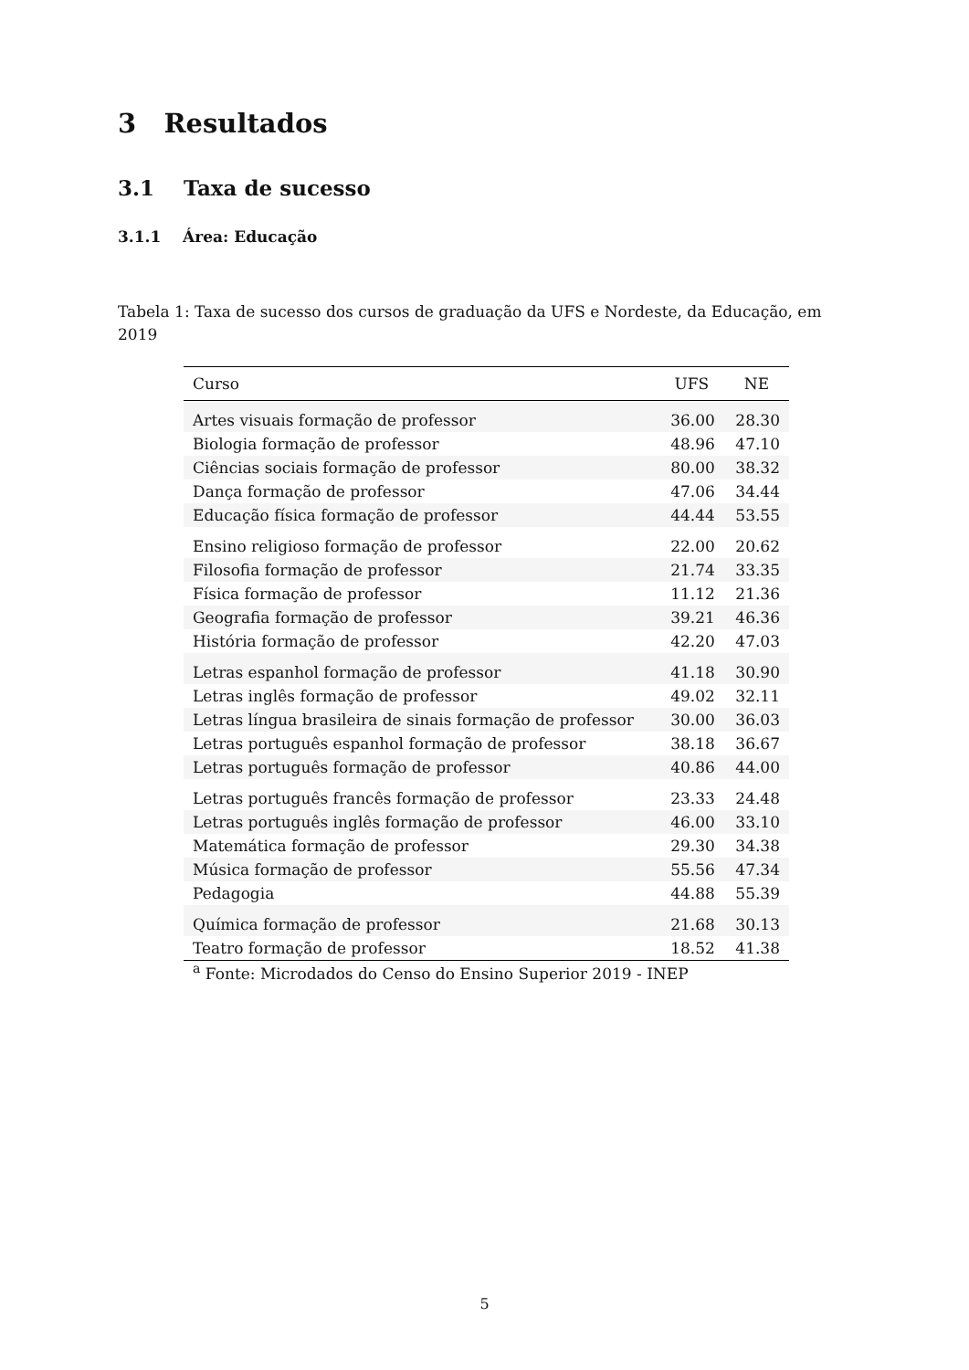3 Resultados
3.1 Taxa de sucesso
3.1.1 Área: Educação
Tabela 1: Taxa de sucesso dos cursos de graduação da UFS e Nordeste, da Educação, em 2019
| Curso | UFS | NE |
| --- | --- | --- |
| Artes visuais formação de professor | 36.00 | 28.30 |
| Biologia formação de professor | 48.96 | 47.10 |
| Ciências sociais formação de professor | 80.00 | 38.32 |
| Dança formação de professor | 47.06 | 34.44 |
| Educação física formação de professor | 44.44 | 53.55 |
| Ensino religioso formação de professor | 22.00 | 20.62 |
| Filosofia formação de professor | 21.74 | 33.35 |
| Física formação de professor | 11.12 | 21.36 |
| Geografia formação de professor | 39.21 | 46.36 |
| História formação de professor | 42.20 | 47.03 |
| Letras espanhol formação de professor | 41.18 | 30.90 |
| Letras inglês formação de professor | 49.02 | 32.11 |
| Letras língua brasileira de sinais formação de professor | 30.00 | 36.03 |
| Letras português espanhol formação de professor | 38.18 | 36.67 |
| Letras português formação de professor | 40.86 | 44.00 |
| Letras português francês formação de professor | 23.33 | 24.48 |
| Letras português inglês formação de professor | 46.00 | 33.10 |
| Matemática formação de professor | 29.30 | 34.38 |
| Música formação de professor | 55.56 | 47.34 |
| Pedagogia | 44.88 | 55.39 |
| Química formação de professor | 21.68 | 30.13 |
| Teatro formação de professor | 18.52 | 41.38 |
<sup>a</sup> Fonte: Microdados do Censo do Ensino Superior 2019 - INEP
5